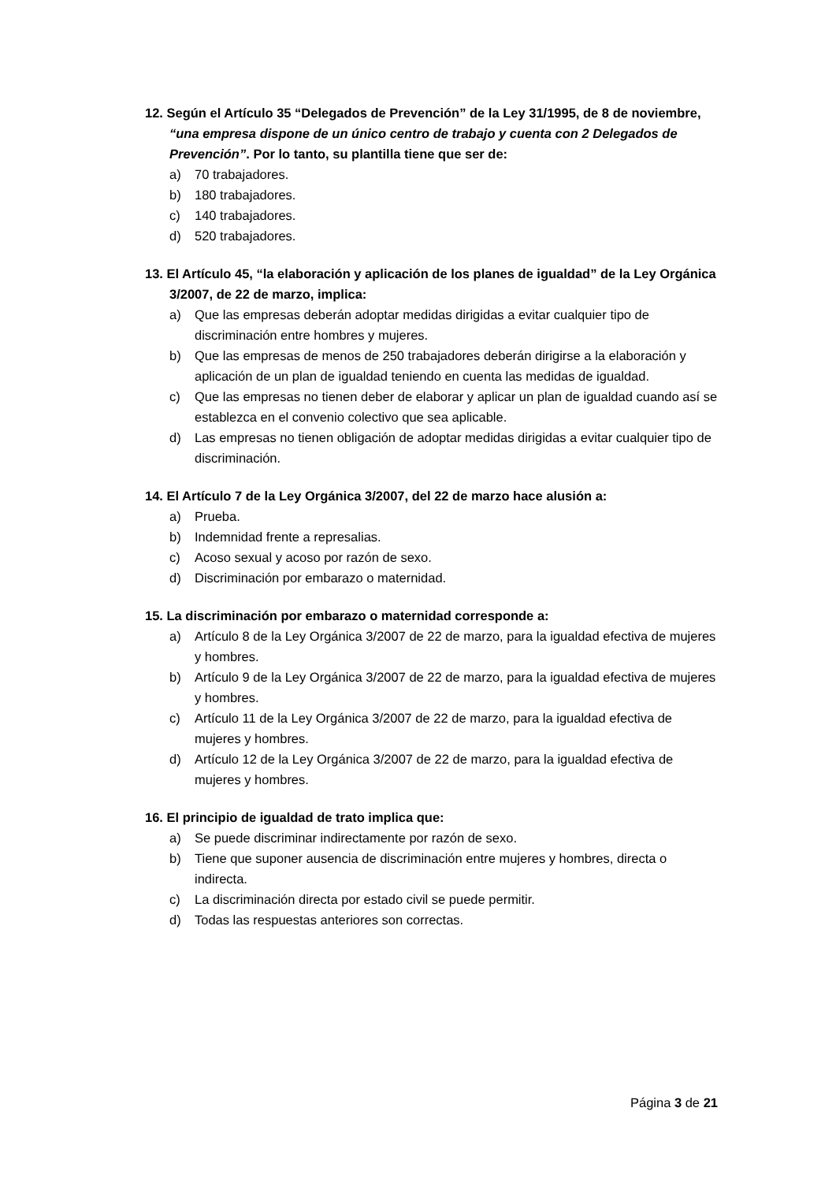12. Según el Artículo 35 “Delegados de Prevención” de la Ley 31/1995, de 8 de noviembre, “una empresa dispone de un único centro de trabajo y cuenta con 2 Delegados de Prevención”. Por lo tanto, su plantilla tiene que ser de:
a) 70 trabajadores.
b) 180 trabajadores.
c) 140 trabajadores.
d) 520 trabajadores.
13. El Artículo 45, “la elaboración y aplicación de los planes de igualdad” de la Ley Orgánica 3/2007, de 22 de marzo, implica:
a) Que las empresas deberán adoptar medidas dirigidas a evitar cualquier tipo de discriminación entre hombres y mujeres.
b) Que las empresas de menos de 250 trabajadores deberán dirigirse a la elaboración y aplicación de un plan de igualdad teniendo en cuenta las medidas de igualdad.
c) Que las empresas no tienen deber de elaborar y aplicar un plan de igualdad cuando así se establezca en el convenio colectivo que sea aplicable.
d) Las empresas no tienen obligación de adoptar medidas dirigidas a evitar cualquier tipo de discriminación.
14. El Artículo 7 de la Ley Orgánica 3/2007, del 22 de marzo hace alusión a:
a) Prueba.
b) Indemnidad frente a represalias.
c) Acoso sexual y acoso por razón de sexo.
d) Discriminación por embarazo o maternidad.
15. La discriminación por embarazo o maternidad corresponde a:
a) Artículo 8 de la Ley Orgánica 3/2007 de 22 de marzo, para la igualdad efectiva de mujeres y hombres.
b) Artículo 9 de la Ley Orgánica 3/2007 de 22 de marzo, para la igualdad efectiva de mujeres y hombres.
c) Artículo 11 de la Ley Orgánica 3/2007 de 22 de marzo, para la igualdad efectiva de mujeres y hombres.
d) Artículo 12 de la Ley Orgánica 3/2007 de 22 de marzo, para la igualdad efectiva de mujeres y hombres.
16. El principio de igualdad de trato implica que:
a) Se puede discriminar indirectamente por razón de sexo.
b) Tiene que suponer ausencia de discriminación entre mujeres y hombres, directa o indirecta.
c) La discriminación directa por estado civil se puede permitir.
d) Todas las respuestas anteriores son correctas.
Página 3 de 21